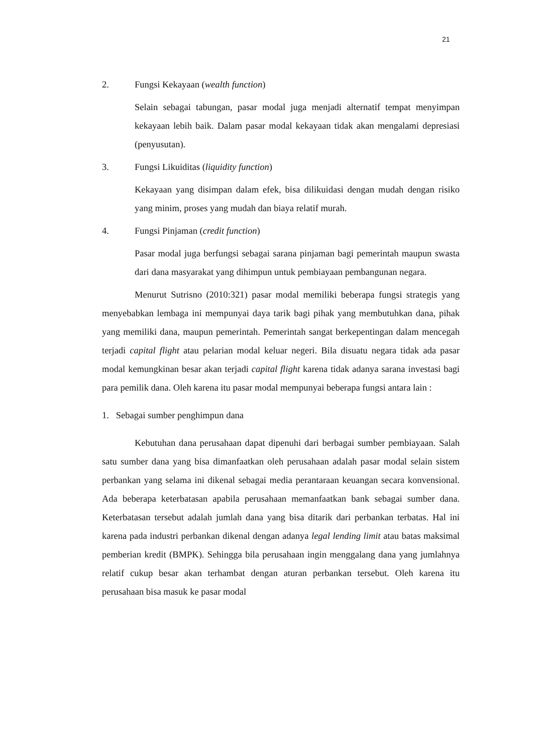21
2. Fungsi Kekayaan (wealth function)
Selain sebagai tabungan, pasar modal juga menjadi alternatif tempat menyimpan kekayaan lebih baik. Dalam pasar modal kekayaan tidak akan mengalami depresiasi (penyusutan).
3. Fungsi Likuiditas (liquidity function)
Kekayaan yang disimpan dalam efek, bisa dilikuidasi dengan mudah dengan risiko yang minim, proses yang mudah dan biaya relatif murah.
4. Fungsi Pinjaman (credit function)
Pasar modal juga berfungsi sebagai sarana pinjaman bagi pemerintah maupun swasta dari dana masyarakat yang dihimpun untuk pembiayaan pembangunan negara.
Menurut Sutrisno (2010:321) pasar modal memiliki beberapa fungsi strategis yang menyebabkan lembaga ini mempunyai daya tarik bagi pihak yang membutuhkan dana, pihak yang memiliki dana, maupun pemerintah. Pemerintah sangat berkepentingan dalam mencegah terjadi capital flight atau pelarian modal keluar negeri. Bila disuatu negara tidak ada pasar modal kemungkinan besar akan terjadi capital flight karena tidak adanya sarana investasi bagi para pemilik dana. Oleh karena itu pasar modal mempunyai beberapa fungsi antara lain :
1. Sebagai sumber penghimpun dana
Kebutuhan dana perusahaan dapat dipenuhi dari berbagai sumber pembiayaan. Salah satu sumber dana yang bisa dimanfaatkan oleh perusahaan adalah pasar modal selain sistem perbankan yang selama ini dikenal sebagai media perantaraan keuangan secara konvensional. Ada beberapa keterbatasan apabila perusahaan memanfaatkan bank sebagai sumber dana. Keterbatasan tersebut adalah jumlah dana yang bisa ditarik dari perbankan terbatas. Hal ini karena pada industri perbankan dikenal dengan adanya legal lending limit atau batas maksimal pemberian kredit (BMPK). Sehingga bila perusahaan ingin menggalang dana yang jumlahnya relatif cukup besar akan terhambat dengan aturan perbankan tersebut. Oleh karena itu perusahaan bisa masuk ke pasar modal